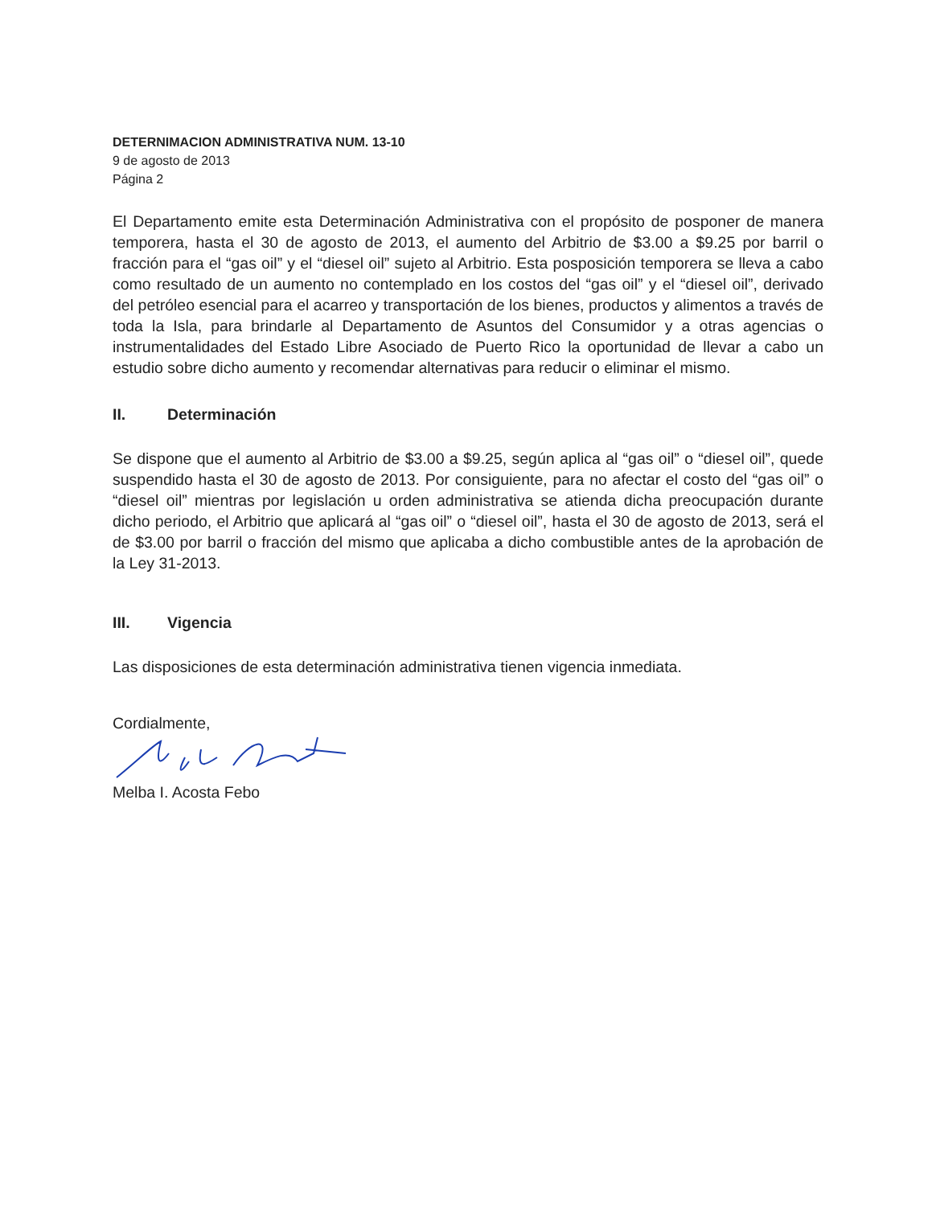DETERNIMACION ADMINISTRATIVA NUM. 13-10
9 de agosto de 2013
Página 2
El Departamento emite esta Determinación Administrativa con el propósito de posponer de manera temporera, hasta el 30 de agosto de 2013, el aumento del Arbitrio de $3.00 a $9.25 por barril o fracción para el “gas oil” y el “diesel oil” sujeto al Arbitrio. Esta posposición temporera se lleva a cabo como resultado de un aumento no contemplado en los costos del “gas oil” y el “diesel oil”, derivado del petróleo esencial para el acarreo y transportación de los bienes, productos y alimentos a través de toda la Isla, para brindarle al Departamento de Asuntos del Consumidor y a otras agencias o instrumentalidades del Estado Libre Asociado de Puerto Rico la oportunidad de llevar a cabo un estudio sobre dicho aumento y recomendar alternativas para reducir o eliminar el mismo.
II. Determinación
Se dispone que el aumento al Arbitrio de $3.00 a $9.25, según aplica al “gas oil” o “diesel oil”, quede suspendido hasta el 30 de agosto de 2013. Por consiguiente, para no afectar el costo del “gas oil” o “diesel oil” mientras por legislación u orden administrativa se atienda dicha preocupación durante dicho periodo, el Arbitrio que aplicará al “gas oil” o “diesel oil”, hasta el 30 de agosto de 2013, será el de $3.00 por barril o fracción del mismo que aplicaba a dicho combustible antes de la aprobación de la Ley 31-2013.
III. Vigencia
Las disposiciones de esta determinación administrativa tienen vigencia inmediata.
Cordialmente,
Melba I. Acosta Febo